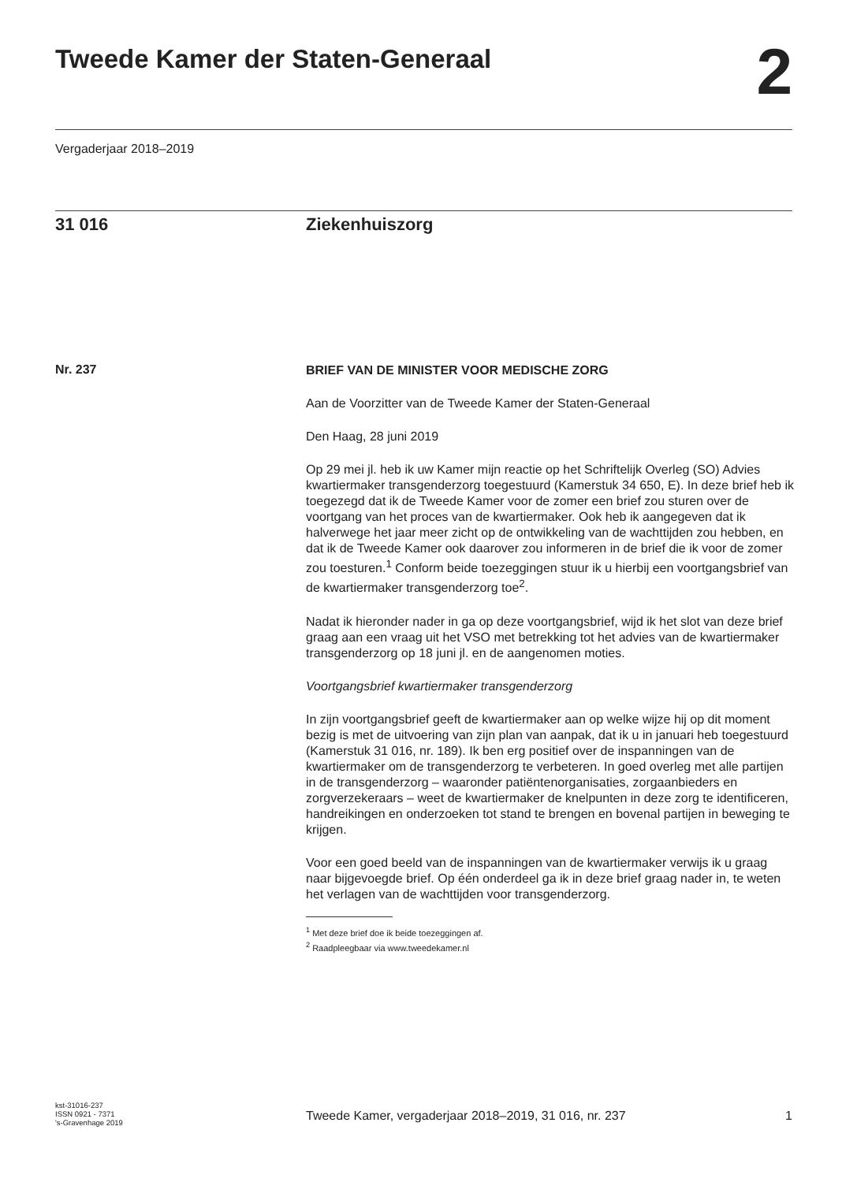Tweede Kamer der Staten-Generaal
2
Vergaderjaar 2018–2019
31 016 Ziekenhuiszorg
Nr. 237
BRIEF VAN DE MINISTER VOOR MEDISCHE ZORG
Aan de Voorzitter van de Tweede Kamer der Staten-Generaal
Den Haag, 28 juni 2019
Op 29 mei jl. heb ik uw Kamer mijn reactie op het Schriftelijk Overleg (SO) Advies kwartiermaker transgenderzorg toegestuurd (Kamerstuk 34 650, E). In deze brief heb ik toegezegd dat ik de Tweede Kamer voor de zomer een brief zou sturen over de voortgang van het proces van de kwartiermaker. Ook heb ik aangegeven dat ik halverwege het jaar meer zicht op de ontwikkeling van de wachttijden zou hebben, en dat ik de Tweede Kamer ook daarover zou informeren in de brief die ik voor de zomer zou toesturen.<sup>1</sup> Conform beide toezeggingen stuur ik u hierbij een voortgangsbrief van de kwartiermaker transgenderzorg toe<sup>2</sup>.
Nadat ik hieronder nader in ga op deze voortgangsbrief, wijd ik het slot van deze brief graag aan een vraag uit het VSO met betrekking tot het advies van de kwartiermaker transgenderzorg op 18 juni jl. en de aangenomen moties.
Voortgangsbrief kwartiermaker transgenderzorg
In zijn voortgangsbrief geeft de kwartiermaker aan op welke wijze hij op dit moment bezig is met de uitvoering van zijn plan van aanpak, dat ik u in januari heb toegestuurd (Kamerstuk 31 016, nr. 189). Ik ben erg positief over de inspanningen van de kwartiermaker om de transgenderzorg te verbeteren. In goed overleg met alle partijen in de transgenderzorg – waaronder patiëntenorganisaties, zorgaanbieders en zorgverzekeraars – weet de kwartiermaker de knelpunten in deze zorg te identificeren, handreikingen en onderzoeken tot stand te brengen en bovenal partijen in beweging te krijgen.
Voor een goed beeld van de inspanningen van de kwartiermaker verwijs ik u graag naar bijgevoegde brief. Op één onderdeel ga ik in deze brief graag nader in, te weten het verlagen van de wachttijden voor transgenderzorg.
<sup>1</sup> Met deze brief doe ik beide toezeggingen af.
<sup>2</sup> Raadpleegbaar via www.tweedekamer.nl
kst-31016-237
ISSN 0921 - 7371
's-Gravenhage 2019
Tweede Kamer, vergaderjaar 2018–2019, 31 016, nr. 237 1